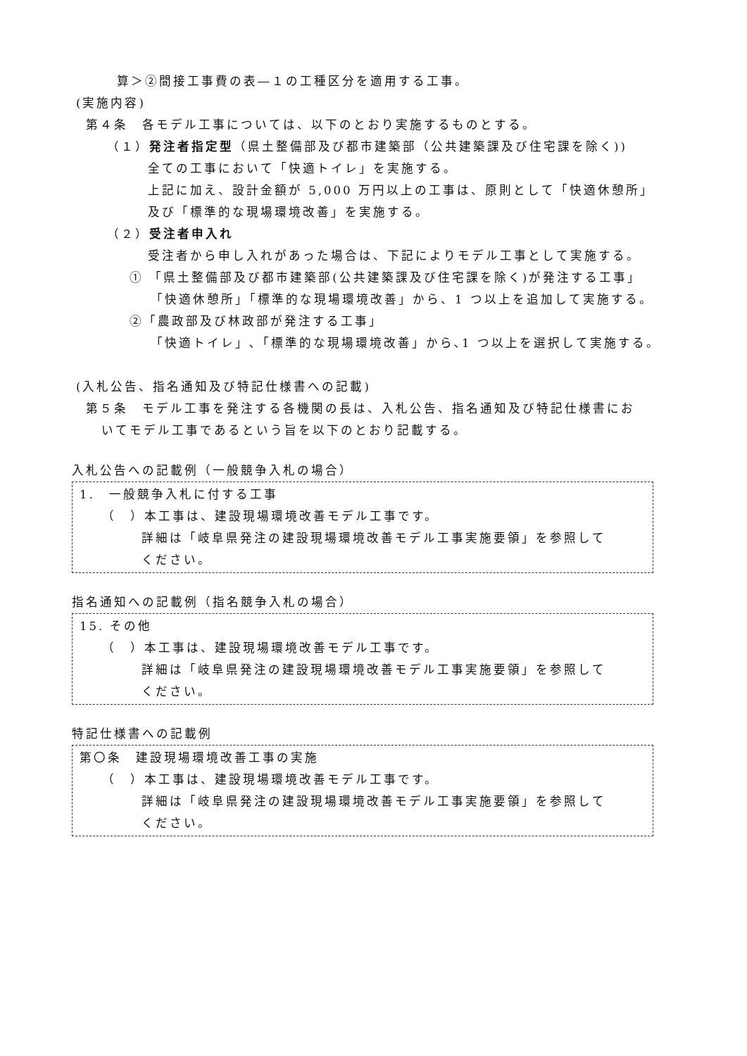算＞②間接工事費の表―１の工種区分を適用する工事。
(実施内容)
第４条　各モデル工事については、以下のとおり実施するものとする。
（１）発注者指定型（県土整備部及び都市建築部（公共建築課及び住宅課を除く))
全ての工事において「快適トイレ」を実施する。
上記に加え、設計金額が 5,000 万円以上の工事は、原則として「快適休憩所」
及び「標準的な現場環境改善」を実施する。
（２）受注者申入れ
受注者から申し入れがあった場合は、下記によりモデル工事として実施する。
① 「県土整備部及び都市建築部(公共建築課及び住宅課を除く)が発注する工事」
「快適休憩所」「標準的な現場環境改善」から、1 つ以上を追加して実施する。
②「農政部及び林政部が発注する工事」
「快適トイレ」､「標準的な現場環境改善」から､1 つ以上を選択して実施する。
(入札公告、指名通知及び特記仕様書への記載)
第５条　モデル工事を発注する各機関の長は、入札公告、指名通知及び特記仕様書にお
いてモデル工事であるという旨を以下のとおり記載する。
入札公告への記載例（一般競争入札の場合）
1.　一般競争入札に付する工事
（　）本工事は、建設現場環境改善モデル工事です。
詳細は「岐阜県発注の建設現場環境改善モデル工事実施要領」を参照して
ください。
指名通知への記載例（指名競争入札の場合）
15. その他
（　）本工事は、建設現場環境改善モデル工事です。
詳細は「岐阜県発注の建設現場環境改善モデル工事実施要領」を参照して
ください。
特記仕様書への記載例
第〇条　建設現場環境改善工事の実施
（　）本工事は、建設現場環境改善モデル工事です。
詳細は「岐阜県発注の建設現場環境改善モデル工事実施要領」を参照して
ください。